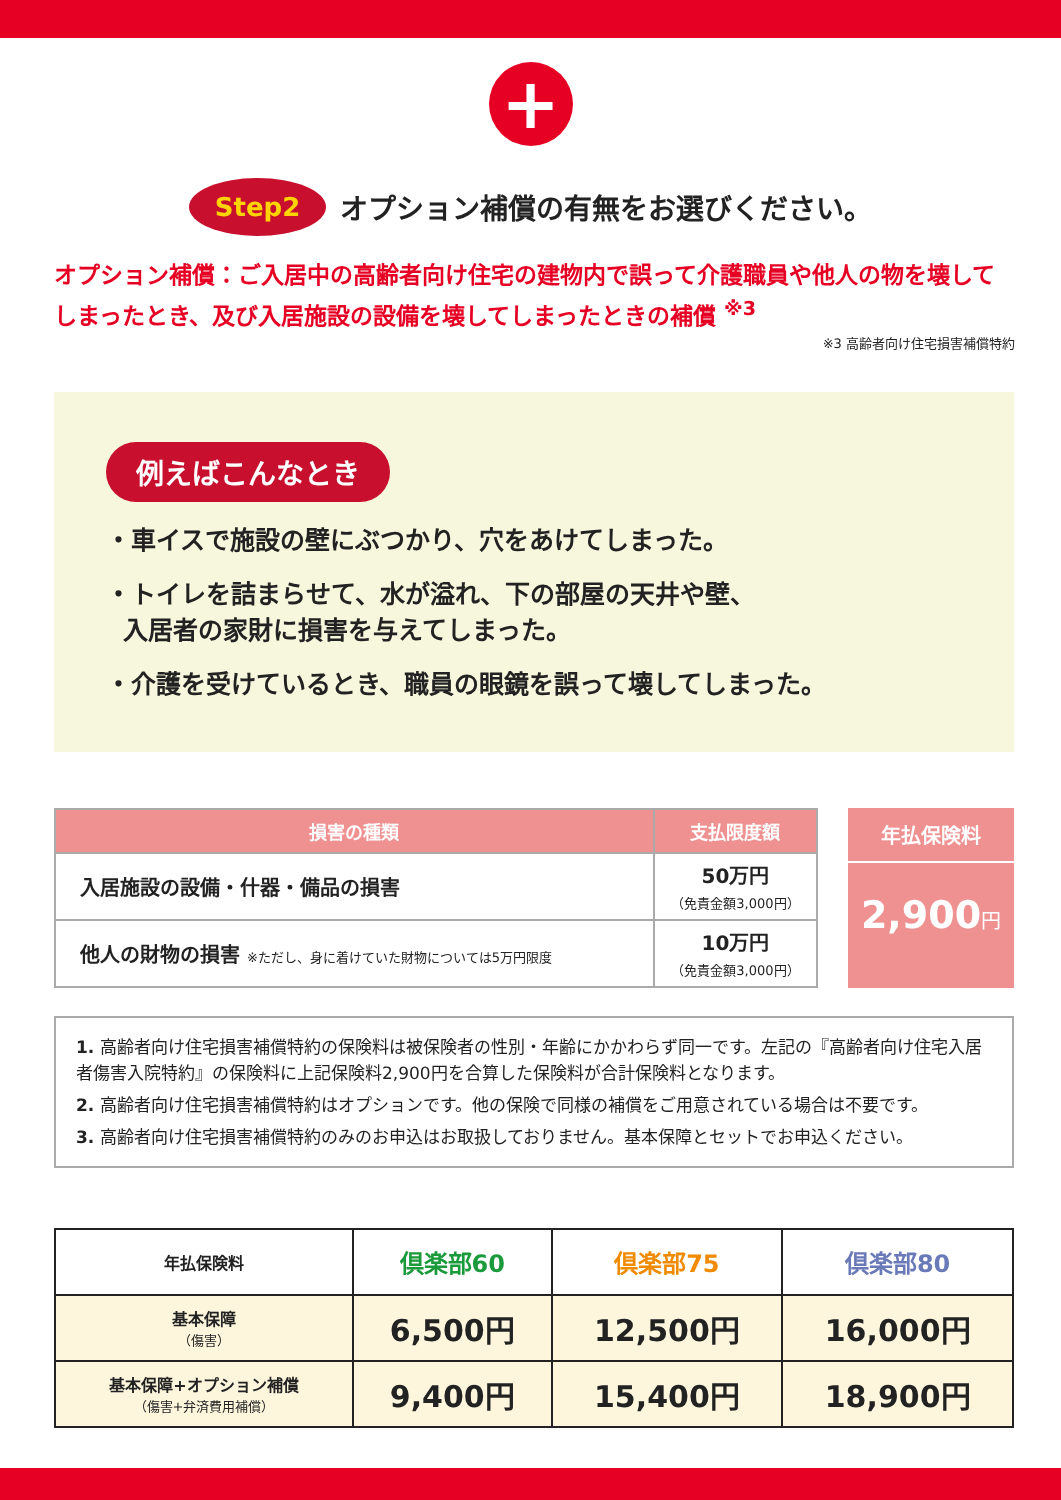+
Step2 オプション補償の有無をお選びください。
オプション補償：ご入居中の高齢者向け住宅の建物内で誤って介護職員や他人の物を壊してしまったとき、及び入居施設の設備を壊してしまったときの補償 <sup>※3</sup>
※3 高齢者向け住宅損害補償特約
例えばこんなとき
・車イスで施設の壁にぶつかり、穴をあけてしまった。
・トイレを詰まらせて、水が溢れ、下の部屋の天井や壁、
入居者の家財に損害を与えてしまった。
・介護を受けているとき、職員の眼鏡を誤って壊してしまった。
| 損害の種類 | 支払限度額 |
| --- | --- |
| 入居施設の設備・什器・備品の損害 | 50万円 （免責金額3,000円） |
| 他人の財物の損害 ※ただし、身に着けていた財物については5万円限度 | 10万円 （免責金額3,000円） |
年払保険料
2,900円
1. 高齢者向け住宅損害補償特約の保険料は被保険者の性別・年齢にかかわらず同一です。左記の『高齢者向け住宅入居者傷害入院特約』の保険料に上記保険料2,900円を合算した保険料が合計保険料となります。
2. 高齢者向け住宅損害補償特約はオプションです。他の保険で同様の補償をご用意されている場合は不要です。
3. 高齢者向け住宅損害補償特約のみのお申込はお取扱しておりません。基本保障とセットでお申込ください。
| 年払保険料 | 倶楽部60 | 倶楽部75 | 倶楽部80 |
| --- | --- | --- | --- |
| 基本保障 （傷害） | 6,500円 | 12,500円 | 16,000円 |
| 基本保障+オプション補償 （傷害+弁済費用補償） | 9,400円 | 15,400円 | 18,900円 |